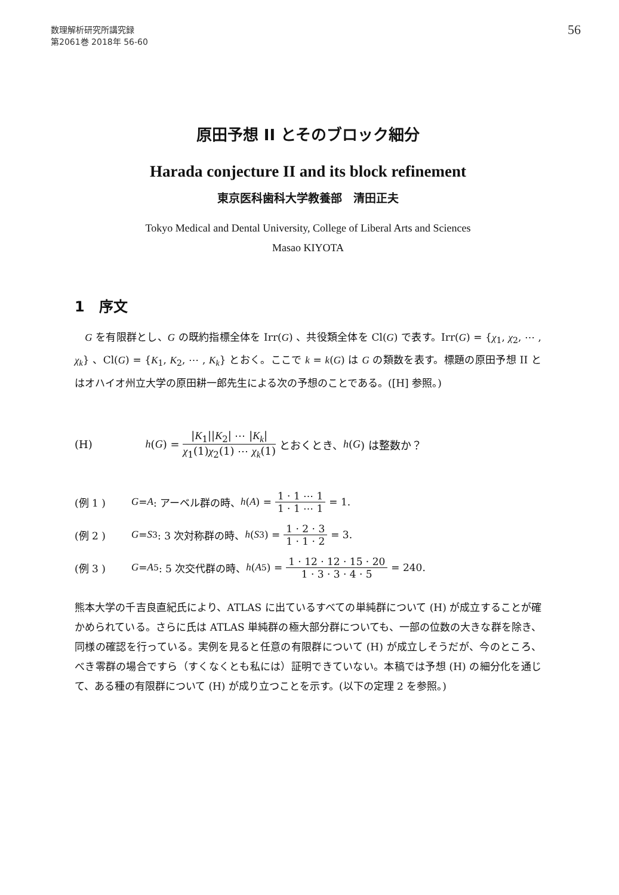数理解析研究所講究録
第2061巻 2018年 56-60
56
原田予想 II とそのブロック細分
Harada conjecture II and its block refinement
東京医科歯科大学教養部　清田正夫
Tokyo Medical and Dental University, College of Liberal Arts and Sciences
Masao KIYOTA
1　序文
　G を有限群とし、G の既約指標全体を Irr(G) 、共役類全体を Cl(G) で表す。Irr(G) = {χ<sub>1</sub>, χ<sub>2</sub>, ⋯ , χ<sub>k</sub>} 、Cl(G) = {K<sub>1</sub>, K<sub>2</sub>, ⋯ , K<sub>k</sub>} とおく。ここで k = k(G) は G の類数を表す。標題の原田予想 II とはオハイオ州立大学の原田耕一郎先生による次の予想のことである。([H] 参照。)
(H) h (G) = |K<sub>1</sub>||K<sub>2</sub>| ⋯ |K<sub>k</sub>| χ<sub>1</sub>(1)χ<sub>2</sub>(1) ⋯ χ<sub>k</sub>(1) とおくとき、 h (G) は整数か？
(例 1 ) G = A : アーベル群の時、 h (A) = 1 · 1 ⋯ 1 1 · 1 ⋯ 1 = 1.
(例 2 ) G = S<sub>3</sub> : 3 次対称群の時、 h (S<sub>3</sub>) = 1 · 2 · 3 1 · 1 · 2 = 3.
(例 3 ) G = A<sub>5</sub> : 5 次交代群の時、 h (A<sub>5</sub>) = 1 · 12 · 12 · 15 · 20 1 · 3 · 3 · 4 · 5 = 240.
熊本大学の千吉良直紀氏により、ATLAS に出ているすべての単純群について (H) が成立することが確かめられている。さらに氏は ATLAS 単純群の極大部分群についても、一部の位数の大きな群を除き、同様の確認を行っている。実例を見ると任意の有限群について (H) が成立しそうだが、今のところ、べき零群の場合ですら（すくなくとも私には）証明できていない。本稿では予想 (H) の細分化を通じて、ある種の有限群について (H) が成り立つことを示す。(以下の定理 2 を参照。)